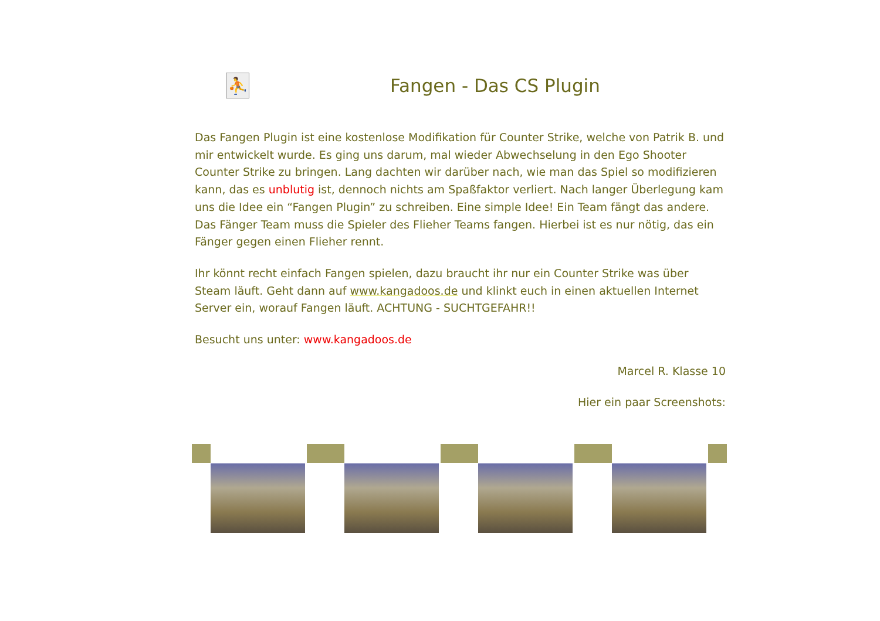⛹
Fangen - Das CS Plugin
Das Fangen Plugin ist eine kostenlose Modifikation für Counter Strike, welche von Patrik B. und mir entwickelt wurde. Es ging uns darum, mal wieder Abwechselung in den Ego Shooter Counter Strike zu bringen. Lang dachten wir darüber nach, wie man das Spiel so modifizieren kann, das es unblutig ist, dennoch nichts am Spaßfaktor verliert. Nach langer Überlegung kam uns die Idee ein “Fangen Plugin” zu schreiben. Eine simple Idee! Ein Team fängt das andere. Das Fänger Team muss die Spieler des Flieher Teams fangen. Hierbei ist es nur nötig, das ein Fänger gegen einen Flieher rennt.
Ihr könnt recht einfach Fangen spielen, dazu braucht ihr nur ein Counter Strike was über Steam läuft. Geht dann auf www.kangadoos.de und klinkt euch in einen aktuellen Internet Server ein, worauf Fangen läuft. ACHTUNG - SUCHTGEFAHR!!
Besucht uns unter: www.kangadoos.de
Marcel R. Klasse 10
Hier ein paar Screenshots: